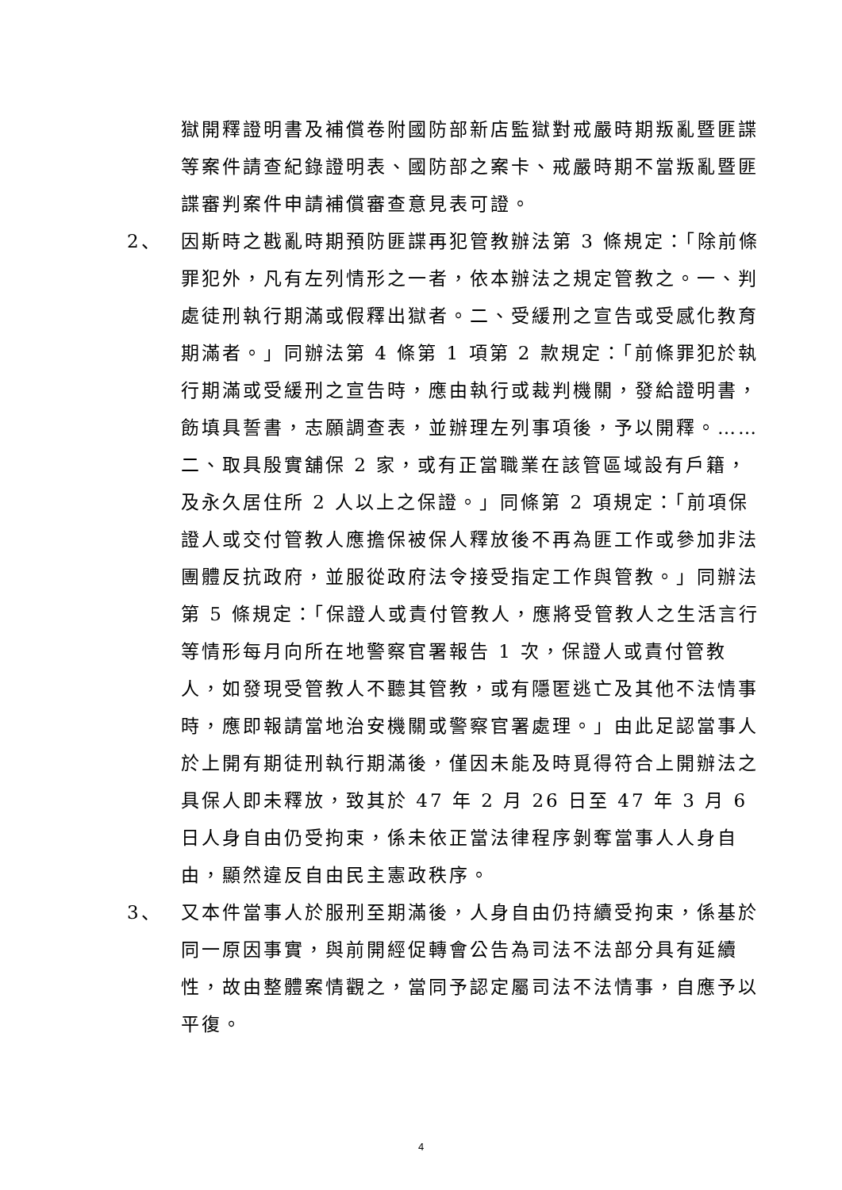獄開釋證明書及補償卷附國防部新店監獄對戒嚴時期叛亂暨匪諜等案件請查紀錄證明表、國防部之案卡、戒嚴時期不當叛亂暨匪諜審判案件申請補償審查意見表可證。
2、 因斯時之戡亂時期預防匪諜再犯管教辦法第 3 條規定：「除前條罪犯外，凡有左列情形之一者，依本辦法之規定管教之。一、判處徒刑執行期滿或假釋出獄者。二、受緩刑之宣告或受感化教育期滿者。」同辦法第 4 條第 1 項第 2 款規定：「前條罪犯於執行期滿或受緩刑之宣告時，應由執行或裁判機關，發給證明書，飭填具誓書，志願調查表，並辦理左列事項後，予以開釋。……二、取具殷實舖保 2 家，或有正當職業在該管區域設有戶籍，及永久居住所 2 人以上之保證。」同條第 2 項規定：「前項保證人或交付管教人應擔保被保人釋放後不再為匪工作或參加非法團體反抗政府，並服從政府法令接受指定工作與管教。」同辦法第 5 條規定：「保證人或責付管教人，應將受管教人之生活言行等情形每月向所在地警察官署報告 1 次，保證人或責付管教人，如發現受管教人不聽其管教，或有隱匿逃亡及其他不法情事時，應即報請當地治安機關或警察官署處理。」由此足認當事人於上開有期徒刑執行期滿後，僅因未能及時覓得符合上開辦法之具保人即未釋放，致其於 47 年 2 月 26 日至 47 年 3 月 6 日人身自由仍受拘束，係未依正當法律程序剝奪當事人人身自由，顯然違反自由民主憲政秩序。
3、 又本件當事人於服刑至期滿後，人身自由仍持續受拘束，係基於同一原因事實，與前開經促轉會公告為司法不法部分具有延續性，故由整體案情觀之，當同予認定屬司法不法情事，自應予以平復。
4